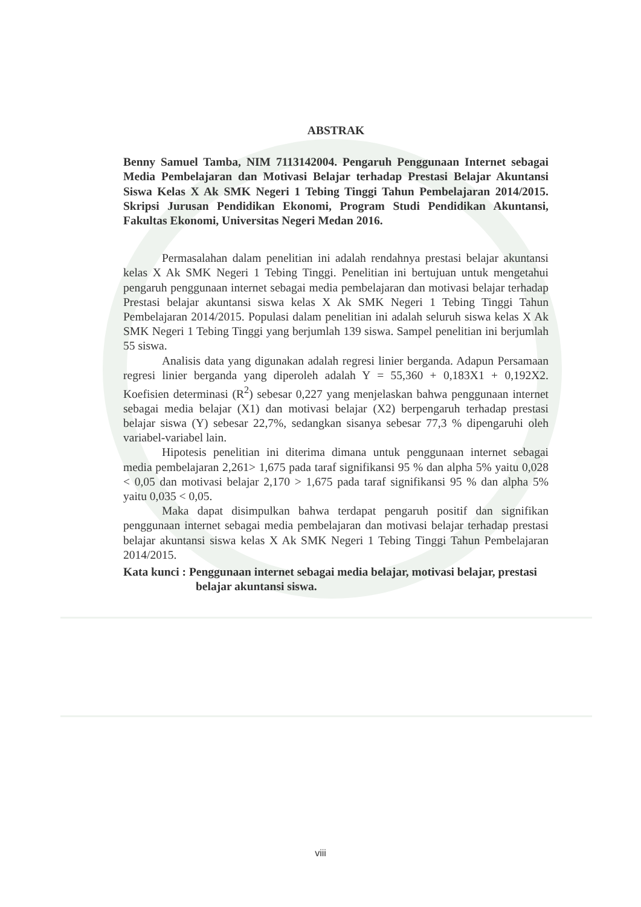ABSTRAK
Benny Samuel Tamba, NIM 7113142004. Pengaruh Penggunaan Internet sebagai Media Pembelajaran dan Motivasi Belajar terhadap Prestasi Belajar Akuntansi Siswa Kelas X Ak SMK Negeri 1 Tebing Tinggi Tahun Pembelajaran 2014/2015. Skripsi Jurusan Pendidikan Ekonomi, Program Studi Pendidikan Akuntansi, Fakultas Ekonomi, Universitas Negeri Medan 2016.
Permasalahan dalam penelitian ini adalah rendahnya prestasi belajar akuntansi kelas X Ak SMK Negeri 1 Tebing Tinggi. Penelitian ini bertujuan untuk mengetahui pengaruh penggunaan internet sebagai media pembelajaran dan motivasi belajar terhadap Prestasi belajar akuntansi siswa kelas X Ak SMK Negeri 1 Tebing Tinggi Tahun Pembelajaran 2014/2015. Populasi dalam penelitian ini adalah seluruh siswa kelas X Ak SMK Negeri 1 Tebing Tinggi yang berjumlah 139 siswa. Sampel penelitian ini berjumlah 55 siswa.
Analisis data yang digunakan adalah regresi linier berganda. Adapun Persamaan regresi linier berganda yang diperoleh adalah Y = 55,360 + 0,183X1 + 0,192X2. Koefisien determinasi (R<sup>2</sup>) sebesar 0,227 yang menjelaskan bahwa penggunaan internet sebagai media belajar (X1) dan motivasi belajar (X2) berpengaruh terhadap prestasi belajar siswa (Y) sebesar 22,7%, sedangkan sisanya sebesar 77,3 % dipengaruhi oleh variabel-variabel lain.
Hipotesis penelitian ini diterima dimana untuk penggunaan internet sebagai media pembelajaran 2,261> 1,675 pada taraf signifikansi 95 % dan alpha 5% yaitu 0,028 < 0,05 dan motivasi belajar 2,170 > 1,675 pada taraf signifikansi 95 % dan alpha 5% yaitu 0,035 < 0,05.
Maka dapat disimpulkan bahwa terdapat pengaruh positif dan signifikan penggunaan internet sebagai media pembelajaran dan motivasi belajar terhadap prestasi belajar akuntansi siswa kelas X Ak SMK Negeri 1 Tebing Tinggi Tahun Pembelajaran 2014/2015.
Kata kunci : Penggunaan internet sebagai media belajar, motivasi belajar, prestasi belajar akuntansi siswa.
viii